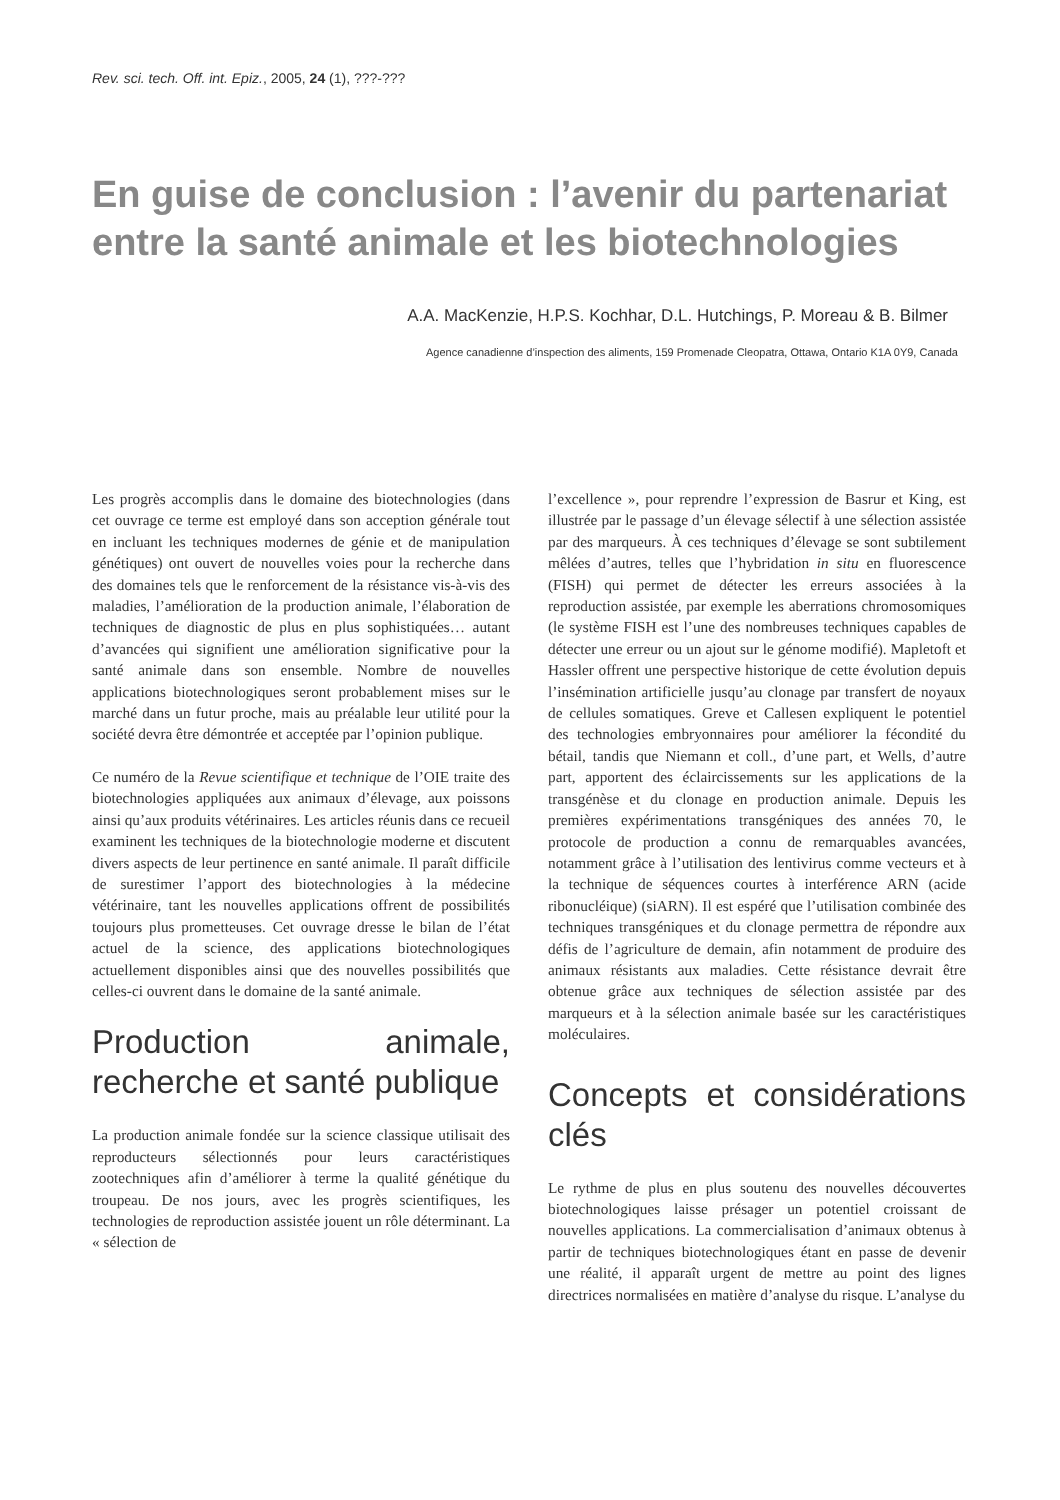Rev. sci. tech. Off. int. Epiz., 2005, 24 (1), ???-???
En guise de conclusion : l’avenir du partenariat entre la santé animale et les biotechnologies
A.A. MacKenzie, H.P.S. Kochhar, D.L. Hutchings, P. Moreau & B. Bilmer
Agence canadienne d’inspection des aliments, 159 Promenade Cleopatra, Ottawa, Ontario K1A 0Y9, Canada
Les progrès accomplis dans le domaine des biotechnologies (dans cet ouvrage ce terme est employé dans son acception générale tout en incluant les techniques modernes de génie et de manipulation génétiques) ont ouvert de nouvelles voies pour la recherche dans des domaines tels que le renforcement de la résistance vis-à-vis des maladies, l’amélioration de la production animale, l’élaboration de techniques de diagnostic de plus en plus sophistiquées… autant d’avancées qui signifient une amélioration significative pour la santé animale dans son ensemble. Nombre de nouvelles applications biotechnologiques seront probablement mises sur le marché dans un futur proche, mais au préalable leur utilité pour la société devra être démontrée et acceptée par l’opinion publique.
Ce numéro de la Revue scientifique et technique de l’OIE traite des biotechnologies appliquées aux animaux d’élevage, aux poissons ainsi qu’aux produits vétérinaires. Les articles réunis dans ce recueil examinent les techniques de la biotechnologie moderne et discutent divers aspects de leur pertinence en santé animale. Il paraît difficile de surestimer l’apport des biotechnologies à la médecine vétérinaire, tant les nouvelles applications offrent de possibilités toujours plus prometteuses. Cet ouvrage dresse le bilan de l’état actuel de la science, des applications biotechnologiques actuellement disponibles ainsi que des nouvelles possibilités que celles-ci ouvrent dans le domaine de la santé animale.
Production animale, recherche et santé publique
La production animale fondée sur la science classique utilisait des reproducteurs sélectionnés pour leurs caractéristiques zootechniques afin d’améliorer à terme la qualité génétique du troupeau. De nos jours, avec les progrès scientifiques, les technologies de reproduction assistée jouent un rôle déterminant. La « sélection de
l’excellence », pour reprendre l’expression de Basrur et King, est illustrée par le passage d’un élevage sélectif à une sélection assistée par des marqueurs. À ces techniques d’élevage se sont subtilement mêlées d’autres, telles que l’hybridation in situ en fluorescence (FISH) qui permet de détecter les erreurs associées à la reproduction assistée, par exemple les aberrations chromosomiques (le système FISH est l’une des nombreuses techniques capables de détecter une erreur ou un ajout sur le génome modifié). Mapletoft et Hassler offrent une perspective historique de cette évolution depuis l’insémination artificielle jusqu’au clonage par transfert de noyaux de cellules somatiques. Greve et Callesen expliquent le potentiel des technologies embryonnaires pour améliorer la fécondité du bétail, tandis que Niemann et coll., d’une part, et Wells, d’autre part, apportent des éclaircissements sur les applications de la transgénèse et du clonage en production animale. Depuis les premières expérimentations transgéniques des années 70, le protocole de production a connu de remarquables avancées, notamment grâce à l’utilisation des lentivirus comme vecteurs et à la technique de séquences courtes à interférence ARN (acide ribonucléique) (siARN). Il est espéré que l’utilisation combinée des techniques transgéniques et du clonage permettra de répondre aux défis de l’agriculture de demain, afin notamment de produire des animaux résistants aux maladies. Cette résistance devrait être obtenue grâce aux techniques de sélection assistée par des marqueurs et à la sélection animale basée sur les caractéristiques moléculaires.
Concepts et considérations clés
Le rythme de plus en plus soutenu des nouvelles découvertes biotechnologiques laisse présager un potentiel croissant de nouvelles applications. La commercialisation d’animaux obtenus à partir de techniques biotechnologiques étant en passe de devenir une réalité, il apparaît urgent de mettre au point des lignes directrices normalisées en matière d’analyse du risque. L’analyse du